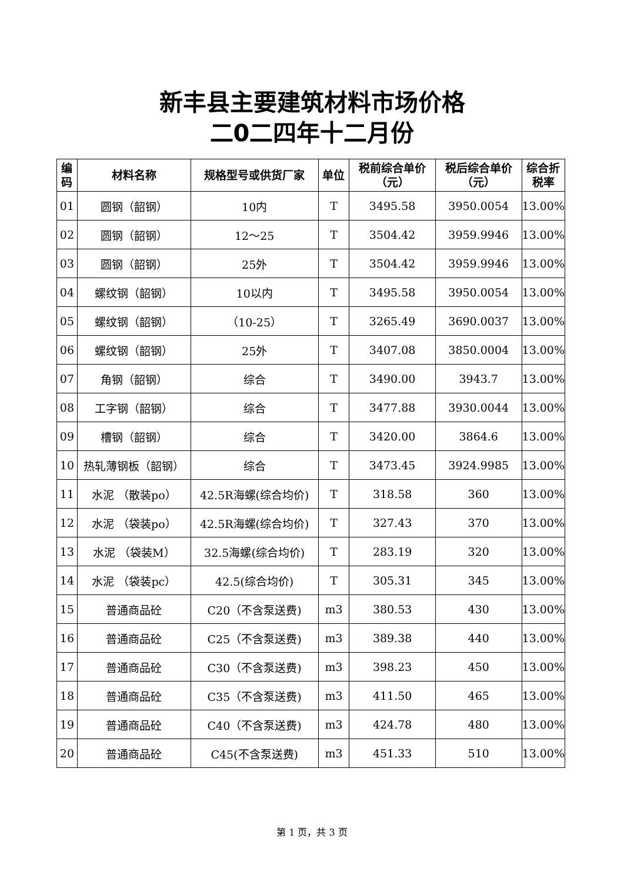新丰县主要建筑材料市场价格
二0二四年十二月份
| 编码 | 材料名称 | 规格型号或供货厂家 | 单位 | 税前综合单价（元） | 税后综合单价（元） | 综合折税率 |
| --- | --- | --- | --- | --- | --- | --- |
| 01 | 圆钢（韶钢） | 10内 | T | 3495.58 | 3950.0054 | 13.00% |
| 02 | 圆钢（韶钢） | 12～25 | T | 3504.42 | 3959.9946 | 13.00% |
| 03 | 圆钢（韶钢） | 25外 | T | 3504.42 | 3959.9946 | 13.00% |
| 04 | 螺纹钢（韶钢） | 10以内 | T | 3495.58 | 3950.0054 | 13.00% |
| 05 | 螺纹钢（韶钢） | （10-25） | T | 3265.49 | 3690.0037 | 13.00% |
| 06 | 螺纹钢（韶钢） | 25外 | T | 3407.08 | 3850.0004 | 13.00% |
| 07 | 角钢（韶钢） | 综合 | T | 3490.00 | 3943.7 | 13.00% |
| 08 | 工字钢（韶钢） | 综合 | T | 3477.88 | 3930.0044 | 13.00% |
| 09 | 槽钢（韶钢） | 综合 | T | 3420.00 | 3864.6 | 13.00% |
| 10 | 热轧薄钢板（韶钢） | 综合 | T | 3473.45 | 3924.9985 | 13.00% |
| 11 | 水泥 （散装po） | 42.5R海螺(综合均价) | T | 318.58 | 360 | 13.00% |
| 12 | 水泥 （袋装po） | 42.5R海螺(综合均价) | T | 327.43 | 370 | 13.00% |
| 13 | 水泥 （袋装M） | 32.5海螺(综合均价) | T | 283.19 | 320 | 13.00% |
| 14 | 水泥 （袋装pc） | 42.5(综合均价) | T | 305.31 | 345 | 13.00% |
| 15 | 普通商品砼 | C20（不含泵送费) | m3 | 380.53 | 430 | 13.00% |
| 16 | 普通商品砼 | C25（不含泵送费) | m3 | 389.38 | 440 | 13.00% |
| 17 | 普通商品砼 | C30（不含泵送费) | m3 | 398.23 | 450 | 13.00% |
| 18 | 普通商品砼 | C35（不含泵送费) | m3 | 411.50 | 465 | 13.00% |
| 19 | 普通商品砼 | C40（不含泵送费) | m3 | 424.78 | 480 | 13.00% |
| 20 | 普通商品砼 | C45(不含泵送费) | m3 | 451.33 | 510 | 13.00% |
第 1 页，共 3 页